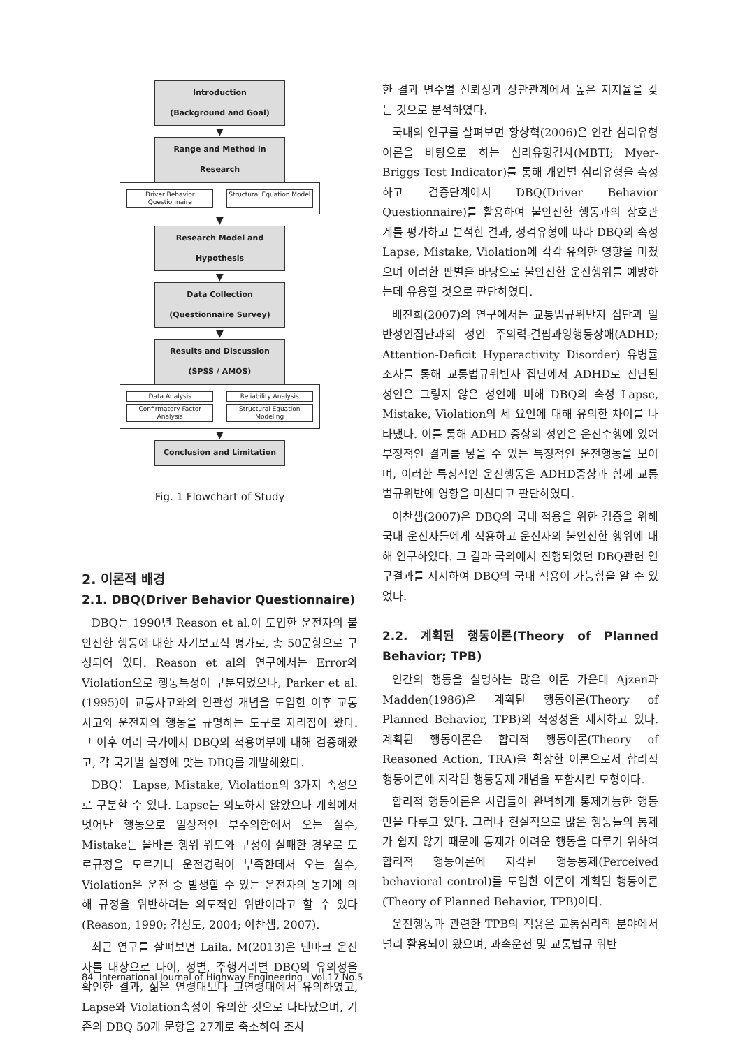Introduction
(Background and Goal)
▼
Range and Method in Research
Driver Behavior Questionnaire
Structural Equation Model
▼
Research Model and Hypothesis
▼
Data Collection
(Questionnaire Survey)
▼
Results and Discussion
(SPSS / AMOS)
Data Analysis Reliability Analysis
Confirmatory Factor Analysis
Structural Equation Modeling
▼
Conclusion and Limitation
Fig. 1 Flowchart of Study
2. 이론적 배경
2.1. DBQ(Driver Behavior Questionnaire)
DBQ는 1990년 Reason et al.이 도입한 운전자의 불안전한 행동에 대한 자기보고식 평가로, 총 50문항으로 구성되어 있다. Reason et al의 연구에서는 Error와 Violation으로 행동특성이 구분되었으나, Parker et al.(1995)이 교통사고와의 연관성 개념을 도입한 이후 교통사고와 운전자의 행동을 규명하는 도구로 자리잡아 왔다. 그 이후 여러 국가에서 DBQ의 적용여부에 대해 검증해왔고, 각 국가별 실정에 맞는 DBQ를 개발해왔다.
DBQ는 Lapse, Mistake, Violation의 3가지 속성으로 구분할 수 있다. Lapse는 의도하지 않았으나 계획에서 벗어난 행동으로 일상적인 부주의함에서 오는 실수, Mistake는 올바른 행위 위도와 구성이 실패한 경우로 도로규정을 모르거나 운전경력이 부족한데서 오는 실수, Violation은 운전 중 발생할 수 있는 운전자의 동기에 의해 규정을 위반하려는 의도적인 위반이라고 할 수 있다(Reason, 1990; 김성도, 2004; 이찬샘, 2007).
최근 연구를 살펴보면 Laila. M(2013)은 덴마크 운전자를 대상으로 나이, 성별, 주행거리별 DBQ의 유의성을 확인한 결과, 젊은 연령대보다 고연령대에서 유의하였고, Lapse와 Violation속성이 유의한 것으로 나타났으며, 기존의 DBQ 50개 문항을 27개로 축소하여 조사
한 결과 변수별 신뢰성과 상관관계에서 높은 지지율을 갖는 것으로 분석하였다.
국내의 연구를 살펴보면 황상혁(2006)은 인간 심리유형이론을 바탕으로 하는 심리유형검사(MBTI; Myer-Briggs Test Indicator)를 통해 개인별 심리유형을 측정하고 검증단계에서 DBQ(Driver Behavior Questionnaire)를 활용하여 불안전한 행동과의 상호관계를 평가하고 분석한 결과, 성격유형에 따라 DBQ의 속성 Lapse, Mistake, Violation에 각각 유의한 영향을 미쳤으며 이러한 판별을 바탕으로 불안전한 운전행위를 예방하는데 유용할 것으로 판단하였다.
배진희(2007)의 연구에서는 교통법규위반자 집단과 일반성인집단과의 성인 주의력-결핍과잉행동장애(ADHD; Attention-Deficit Hyperactivity Disorder) 유병률 조사를 통해 교통법규위반자 집단에서 ADHD로 진단된 성인은 그렇지 않은 성인에 비해 DBQ의 속성 Lapse, Mistake, Violation의 세 요인에 대해 유의한 차이를 나타냈다. 이를 통해 ADHD 증상의 성인은 운전수행에 있어 부정적인 결과를 낳을 수 있는 특징적인 운전행동을 보이며, 이러한 특징적인 운전행동은 ADHD증상과 함께 교통법규위반에 영향을 미친다고 판단하였다.
이찬샘(2007)은 DBQ의 국내 적용을 위한 검증을 위해 국내 운전자들에게 적용하고 운전자의 불안전한 행위에 대해 연구하였다. 그 결과 국외에서 진행되었던 DBQ관련 연구결과를 지지하여 DBQ의 국내 적용이 가능함을 알 수 있었다.
2.2. 계획된 행동이론(Theory of Planned Behavior; TPB)
인간의 행동을 설명하는 많은 이론 가운데 Ajzen과 Madden(1986)은 계획된 행동이론(Theory of Planned Behavior, TPB)의 적정성을 제시하고 있다. 계획된 행동이론은 합리적 행동이론(Theory of Reasoned Action, TRA)을 확장한 이론으로서 합리적 행동이론에 지각된 행동통제 개념을 포함시킨 모형이다.
합리적 행동이론은 사람들이 완벽하게 통제가능한 행동만을 다루고 있다. 그러나 현실적으로 많은 행동들의 통제가 쉽지 않기 때문에 통제가 어려운 행동을 다루기 위하여 합리적 행동이론에 지각된 행동통제(Perceived behavioral control)를 도입한 이론이 계획된 행동이론(Theory of Planned Behavior, TPB)이다.
운전행동과 관련한 TPB의 적용은 교통심리학 분야에서 널리 활용되어 왔으며, 과속운전 및 교통법규 위반
84 International Journal of Highway Engineering · Vol.17 No.5